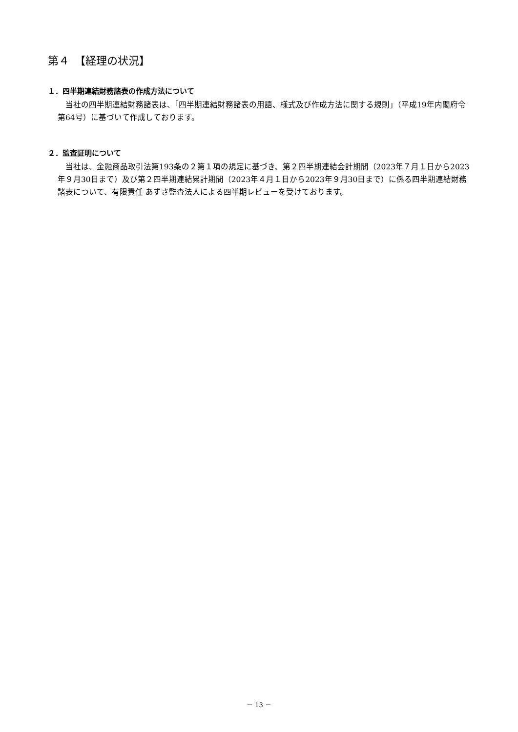第４　【経理の状況】
１．四半期連結財務諸表の作成方法について
当社の四半期連結財務諸表は、「四半期連結財務諸表の用語、様式及び作成方法に関する規則」（平成19年内閣府令第64号）に基づいて作成しております。
２．監査証明について
当社は、金融商品取引法第193条の２第１項の規定に基づき、第２四半期連結会計期間（2023年７月１日から2023年９月30日まで）及び第２四半期連結累計期間（2023年４月１日から2023年９月30日まで）に係る四半期連結財務諸表について、有限責任 あずさ監査法人による四半期レビューを受けております。
－ 13 －